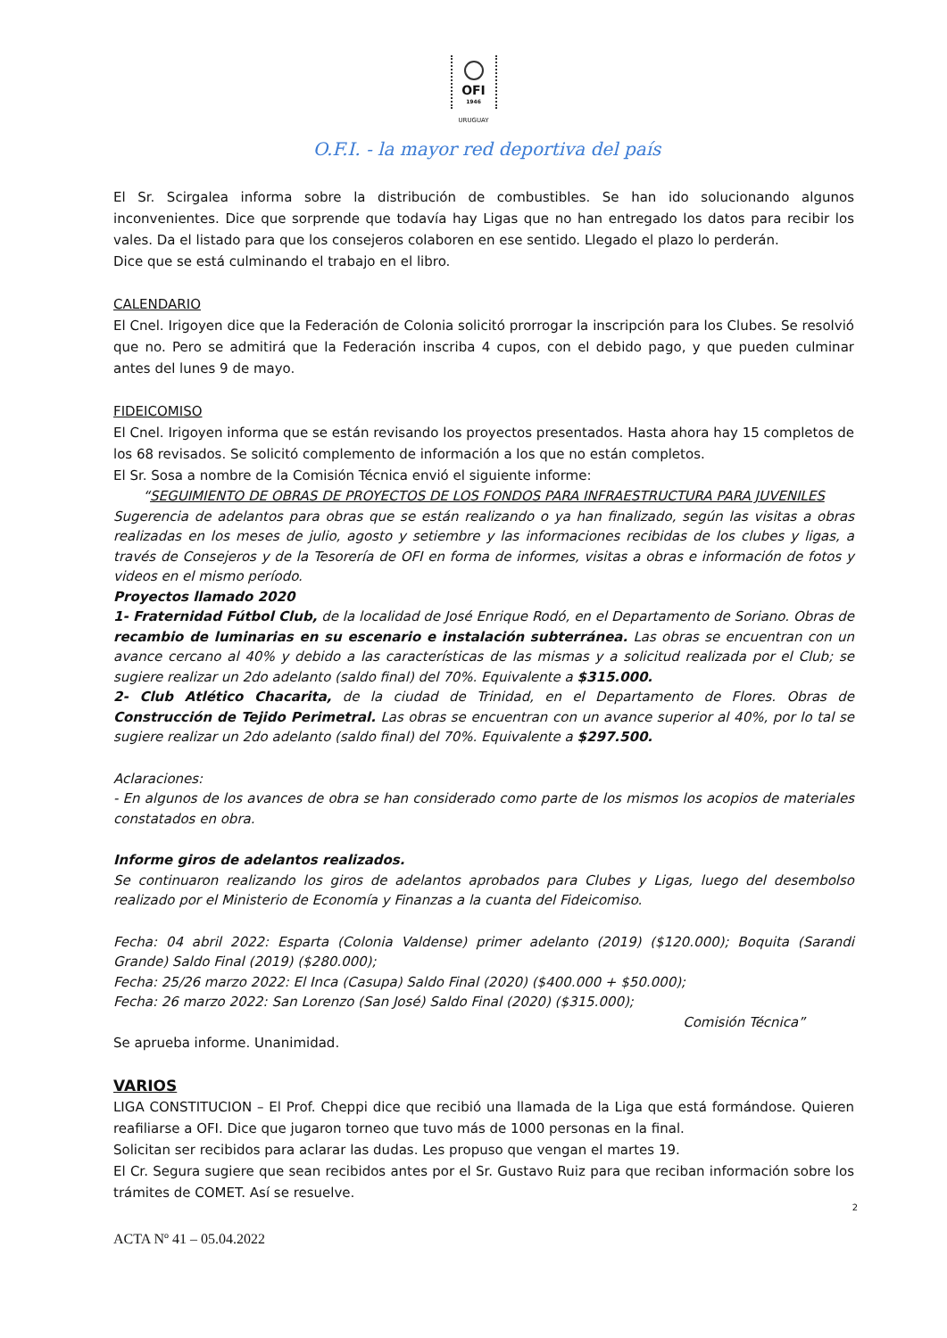OFI
1946
URUGUAY
O.F.I. - la mayor red deportiva del país
El Sr. Scirgalea informa sobre la distribución de combustibles. Se han ido solucionando algunos inconvenientes. Dice que sorprende que todavía hay Ligas que no han entregado los datos para recibir los vales. Da el listado para que los consejeros colaboren en ese sentido. Llegado el plazo lo perderán.
Dice que se está culminando el trabajo en el libro.
CALENDARIO
El Cnel. Irigoyen dice que la Federación de Colonia solicitó prorrogar la inscripción para los Clubes. Se resolvió que no. Pero se admitirá que la Federación inscriba 4 cupos, con el debido pago, y que pueden culminar antes del lunes 9 de mayo.
FIDEICOMISO
El Cnel. Irigoyen informa que se están revisando los proyectos presentados. Hasta ahora hay 15 completos de los 68 revisados. Se solicitó complemento de información a los que no están completos.
El Sr. Sosa a nombre de la Comisión Técnica envió el siguiente informe:
“SEGUIMIENTO DE OBRAS DE PROYECTOS DE LOS FONDOS PARA INFRAESTRUCTURA PARA JUVENILES
Sugerencia de adelantos para obras que se están realizando o ya han finalizado, según las visitas a obras realizadas en los meses de julio, agosto y setiembre y las informaciones recibidas de los clubes y ligas, a través de Consejeros y de la Tesorería de OFI en forma de informes, visitas a obras e información de fotos y videos en el mismo período.
Proyectos llamado 2020
1- Fraternidad Fútbol Club, de la localidad de José Enrique Rodó, en el Departamento de Soriano. Obras de recambio de luminarias en su escenario e instalación subterránea. Las obras se encuentran con un avance cercano al 40% y debido a las características de las mismas y a solicitud realizada por el Club; se sugiere realizar un 2do adelanto (saldo final) del 70%. Equivalente a $315.000.
2- Club Atlético Chacarita, de la ciudad de Trinidad, en el Departamento de Flores. Obras de Construcción de Tejido Perimetral. Las obras se encuentran con un avance superior al 40%, por lo tal se sugiere realizar un 2do adelanto (saldo final) del 70%. Equivalente a $297.500.
Aclaraciones:
- En algunos de los avances de obra se han considerado como parte de los mismos los acopios de materiales constatados en obra.
Informe giros de adelantos realizados.
Se continuaron realizando los giros de adelantos aprobados para Clubes y Ligas, luego del desembolso realizado por el Ministerio de Economía y Finanzas a la cuanta del Fideicomiso.
Fecha: 04 abril 2022: Esparta (Colonia Valdense) primer adelanto (2019) ($120.000); Boquita (Sarandi Grande) Saldo Final (2019) ($280.000);
Fecha: 25/26 marzo 2022: El Inca (Casupa) Saldo Final (2020) ($400.000 + $50.000);
Fecha: 26 marzo 2022: San Lorenzo (San José) Saldo Final (2020) ($315.000);
Comisión Técnica”
Se aprueba informe. Unanimidad.
VARIOS
LIGA CONSTITUCION – El Prof. Cheppi dice que recibió una llamada de la Liga que está formándose. Quieren reafiliarse a OFI. Dice que jugaron torneo que tuvo más de 1000 personas en la final.
Solicitan ser recibidos para aclarar las dudas. Les propuso que vengan el martes 19.
El Cr. Segura sugiere que sean recibidos antes por el Sr. Gustavo Ruiz para que reciban información sobre los trámites de COMET. Así se resuelve.
2
ACTA Nº 41 – 05.04.2022